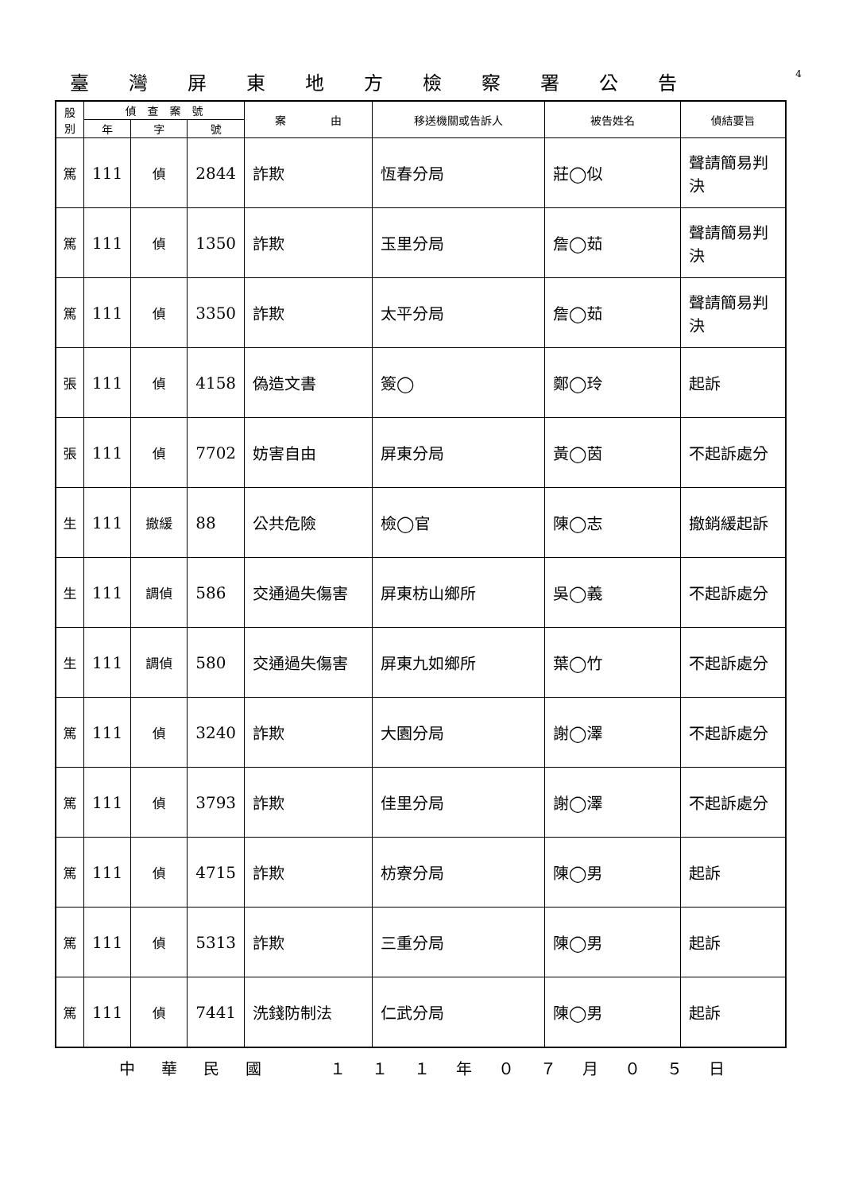4
臺灣屏東地方檢察署公告
| 股別 | 偵 查 案 號 | | | 案 由 | 移送機關或告訴人 | 被告姓名 | 偵結要旨 |
| --- | --- | --- | --- | --- | --- | --- | --- |
| | 年 | 字 | 號 | | | | |
| 篤 | 111 | 偵 | 2844 | 詐欺 | 恆春分局 | 莊◯似 | 聲請簡易判決 |
| 篤 | 111 | 偵 | 1350 | 詐欺 | 玉里分局 | 詹◯茹 | 聲請簡易判決 |
| 篤 | 111 | 偵 | 3350 | 詐欺 | 太平分局 | 詹◯茹 | 聲請簡易判決 |
| 張 | 111 | 偵 | 4158 | 偽造文書 | 簽◯ | 鄭◯玲 | 起訴 |
| 張 | 111 | 偵 | 7702 | 妨害自由 | 屏東分局 | 黃◯茵 | 不起訴處分 |
| 生 | 111 | 撤緩 | 88 | 公共危險 | 檢◯官 | 陳◯志 | 撤銷緩起訴 |
| 生 | 111 | 調偵 | 586 | 交通過失傷害 | 屏東枋山鄉所 | 吳◯義 | 不起訴處分 |
| 生 | 111 | 調偵 | 580 | 交通過失傷害 | 屏東九如鄉所 | 葉◯竹 | 不起訴處分 |
| 篤 | 111 | 偵 | 3240 | 詐欺 | 大園分局 | 謝◯澤 | 不起訴處分 |
| 篤 | 111 | 偵 | 3793 | 詐欺 | 佳里分局 | 謝◯澤 | 不起訴處分 |
| 篤 | 111 | 偵 | 4715 | 詐欺 | 枋寮分局 | 陳◯男 | 起訴 |
| 篤 | 111 | 偵 | 5313 | 詐欺 | 三重分局 | 陳◯男 | 起訴 |
| 篤 | 111 | 偵 | 7441 | 洗錢防制法 | 仁武分局 | 陳◯男 | 起訴 |
中華民國　１１１年０７月０５日